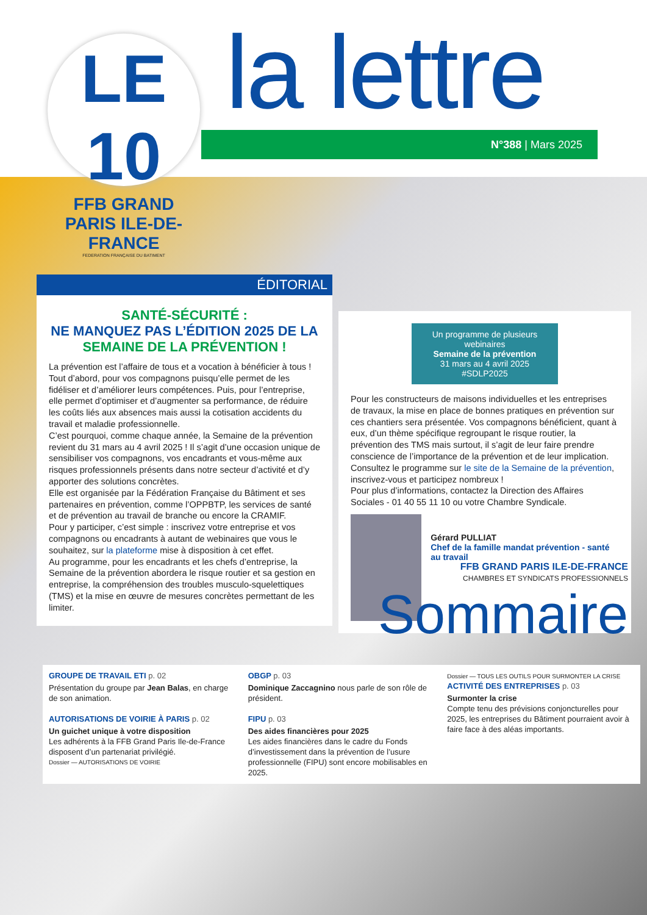LE 10
FFB GRAND PARIS ILE-DE-FRANCE
FEDERATION FRANÇAISE DU BATIMENT
la lettre
N°388 | Mars 2025
ÉDITORIAL
SANTÉ-SÉCURITÉ :
NE MANQUEZ PAS L’ÉDITION 2025 DE LA SEMAINE DE LA PRÉVENTION !
La prévention est l’affaire de tous et a vocation à bénéficier à tous ! Tout d’abord, pour vos compagnons puisqu’elle permet de les fidéliser et d’améliorer leurs compétences. Puis, pour l’entreprise, elle permet d’optimiser et d’augmenter sa performance, de réduire les coûts liés aux absences mais aussi la cotisation accidents du travail et maladie professionnelle.
C’est pourquoi, comme chaque année, la Semaine de la prévention revient du 31 mars au 4 avril 2025 ! Il s’agit d’une occasion unique de sensibiliser vos compagnons, vos encadrants et vous-même aux risques professionnels présents dans notre secteur d’activité et d’y apporter des solutions concrètes.
Elle est organisée par la Fédération Française du Bâtiment et ses partenaires en prévention, comme l’OPPBTP, les services de santé et de prévention au travail de branche ou encore la CRAMIF.
Pour y participer, c’est simple : inscrivez votre entreprise et vos compagnons ou encadrants à autant de webinaires que vous le souhaitez, sur la plateforme mise à disposition à cet effet.
Au programme, pour les encadrants et les chefs d’entreprise, la Semaine de la prévention abordera le risque routier et sa gestion en entreprise, la compréhension des troubles musculo-squelettiques (TMS) et la mise en œuvre de mesures concrètes permettant de les limiter.
Un programme de plusieurs webinaires
Semaine de la prévention
31 mars au 4 avril 2025
#SDLP2025
Pour les constructeurs de maisons individuelles et les entreprises de travaux, la mise en place de bonnes pratiques en prévention sur ces chantiers sera présentée. Vos compagnons bénéficient, quant à eux, d’un thème spécifique regroupant le risque routier, la prévention des TMS mais surtout, il s’agit de leur faire prendre conscience de l’importance de la prévention et de leur implication.
Consultez le programme sur le site de la Semaine de la prévention, inscrivez-vous et participez nombreux !
Pour plus d’informations, contactez la Direction des Affaires Sociales - 01 40 55 11 10 ou votre Chambre Syndicale.
Gérard PULLIAT
Chef de la famille mandat prévention - santé au travail
FFB GRAND PARIS ILE-DE-FRANCE
CHAMBRES ET SYNDICATS PROFESSIONNELS
Sommaire
GROUPE DE TRAVAIL ETI p. 02
Présentation du groupe par Jean Balas, en charge de son animation.
AUTORISATIONS DE VOIRIE À PARIS p. 02
Un guichet unique à votre disposition
Les adhérents à la FFB Grand Paris Ile-de-France disposent d’un partenariat privilégié.
Dossier — AUTORISATIONS DE VOIRIE
OBGP p. 03
Dominique Zaccagnino nous parle de son rôle de président.
FIPU p. 03
Des aides financières pour 2025
Les aides financières dans le cadre du Fonds d’investissement dans la prévention de l’usure professionnelle (FIPU) sont encore mobilisables en 2025.
Dossier — TOUS LES OUTILS POUR SURMONTER LA CRISE
ACTIVITÉ DES ENTREPRISES p. 03
Surmonter la crise
Compte tenu des prévisions conjoncturelles pour 2025, les entreprises du Bâtiment pourraient avoir à faire face à des aléas importants.